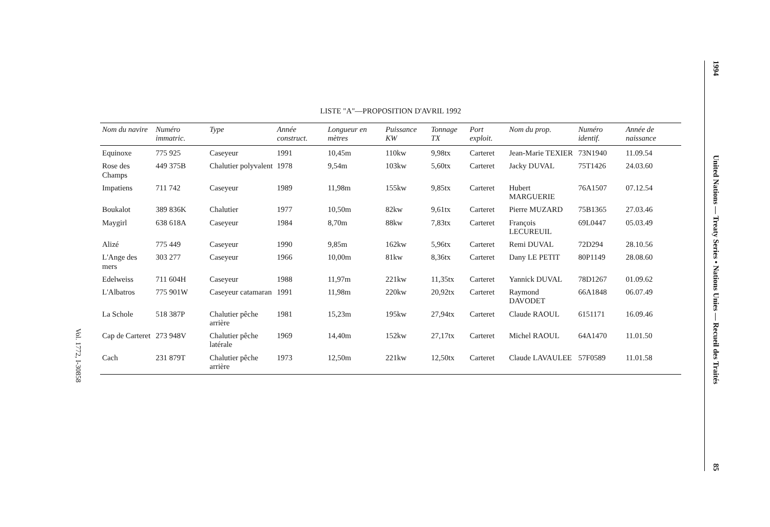LISTE "A"—PROPOSITION D'AVRIL 1992
| Nom du navire | Numéro immatric. | Type | Année construct. | Longueur en mètres | Puissance KW | Tonnage TX | Port exploit. | Nom du prop. | Numéro identif. | Année de naissance |
| --- | --- | --- | --- | --- | --- | --- | --- | --- | --- | --- |
| Equinoxe | 775 925 | Caseyeur | 1991 | 10,45m | 110kw | 9,98tx | Carteret | Jean-Marie TEXIER | 73N1940 | 11.09.54 |
| Rose des Champs | 449 375B | Chalutier polyvalent | 1978 | 9,54m | 103kw | 5,60tx | Carteret | Jacky DUVAL | 75T1426 | 24.03.60 |
| Impatiens | 711 742 | Caseyeur | 1989 | 11,98m | 155kw | 9,85tx | Carteret | Hubert MARGUERIE | 76A1507 | 07.12.54 |
| Boukalot | 389 836K | Chalutier | 1977 | 10,50m | 82kw | 9,61tx | Carteret | Pierre MUZARD | 75B1365 | 27.03.46 |
| Maygirl | 638 618A | Caseyeur | 1984 | 8,70m | 88kw | 7,83tx | Carteret | François LECUREUIL | 69L0447 | 05.03.49 |
| Alizé | 775 449 | Caseyeur | 1990 | 9,85m | 162kw | 5,96tx | Carteret | Remi DUVAL | 72D294 | 28.10.56 |
| L'Ange des mers | 303 277 | Caseyeur | 1966 | 10,00m | 81kw | 8,36tx | Carteret | Dany LE PETIT | 80P1149 | 28.08.60 |
| Edelweiss | 711 604H | Caseyeur | 1988 | 11,97m | 221kw | 11,35tx | Carteret | Yannick DUVAL | 78D1267 | 01.09.62 |
| L'Albatros | 775 901W | Caseyeur catamaran | 1991 | 11,98m | 220kw | 20,92tx | Carteret | Raymond DAVODET | 66A1848 | 06.07.49 |
| La Schole | 518 387P | Chalutier pêche arrière | 1981 | 15,23m | 195kw | 27,94tx | Carteret | Claude RAOUL | 6151171 | 16.09.46 |
| Cap de Carteret | 273 948V | Chalutier pêche latérale | 1969 | 14,40m | 152kw | 27,17tx | Carteret | Michel RAOUL | 64A1470 | 11.01.50 |
| Cach | 231 879T | Chalutier pêche arrière | 1973 | 12,50m | 221kw | 12,50tx | Carteret | Claude LAVAULEE | 57F0589 | 11.01.58 |
1994 United Nations — Treaty Series • Nations Unies — Recueil des Traités 85
Vol. 1772, I-30858